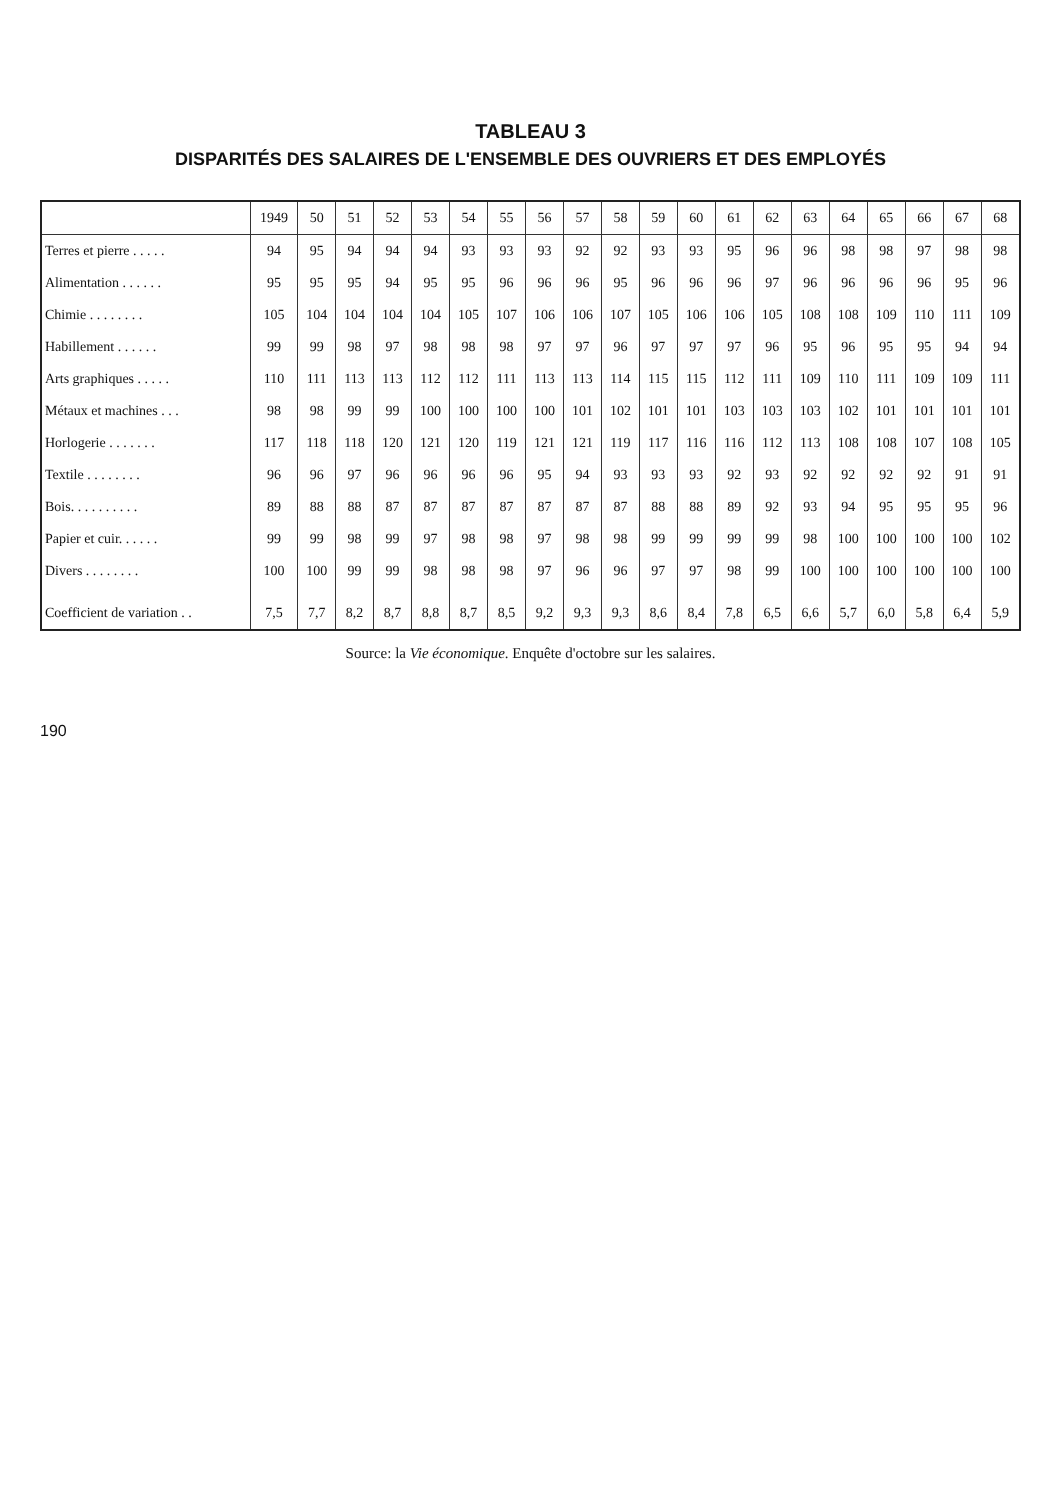TABLEAU 3
DISPARITÉS DES SALAIRES DE L'ENSEMBLE DES OUVRIERS ET DES EMPLOYÉS
| | 1949 | 50 | 51 | 52 | 53 | 54 | 55 | 56 | 57 | 58 | 59 | 60 | 61 | 62 | 63 | 64 | 65 | 66 | 67 | 68 |
| --- | --- | --- | --- | --- | --- | --- | --- | --- | --- | --- | --- | --- | --- | --- | --- | --- | --- | --- | --- | --- |
| Terres et pierre . . . . . | 94 | 95 | 94 | 94 | 94 | 93 | 93 | 93 | 92 | 92 | 93 | 93 | 95 | 96 | 96 | 98 | 98 | 97 | 98 | 98 |
| Alimentation . . . . . . | 95 | 95 | 95 | 94 | 95 | 95 | 96 | 96 | 96 | 95 | 96 | 96 | 96 | 97 | 96 | 96 | 96 | 96 | 95 | 96 |
| Chimie . . . . . . . . | 105 | 104 | 104 | 104 | 104 | 105 | 107 | 106 | 106 | 107 | 105 | 106 | 106 | 105 | 108 | 108 | 109 | 110 | 111 | 109 |
| Habillement . . . . . . | 99 | 99 | 98 | 97 | 98 | 98 | 98 | 97 | 97 | 96 | 97 | 97 | 97 | 96 | 95 | 96 | 95 | 95 | 94 | 94 |
| Arts graphiques . . . . . | 110 | 111 | 113 | 113 | 112 | 112 | 111 | 113 | 113 | 114 | 115 | 115 | 112 | 111 | 109 | 110 | 111 | 109 | 109 | 111 |
| Métaux et machines . . . | 98 | 98 | 99 | 99 | 100 | 100 | 100 | 100 | 101 | 102 | 101 | 101 | 103 | 103 | 103 | 102 | 101 | 101 | 101 | 101 |
| Horlogerie . . . . . . . | 117 | 118 | 118 | 120 | 121 | 120 | 119 | 121 | 121 | 119 | 117 | 116 | 116 | 112 | 113 | 108 | 108 | 107 | 108 | 105 |
| Textile . . . . . . . . | 96 | 96 | 97 | 96 | 96 | 96 | 96 | 95 | 94 | 93 | 93 | 93 | 92 | 93 | 92 | 92 | 92 | 92 | 91 | 91 |
| Bois. . . . . . . . . . | 89 | 88 | 88 | 87 | 87 | 87 | 87 | 87 | 87 | 87 | 88 | 88 | 89 | 92 | 93 | 94 | 95 | 95 | 95 | 96 |
| Papier et cuir. . . . . . | 99 | 99 | 98 | 99 | 97 | 98 | 98 | 97 | 98 | 98 | 99 | 99 | 99 | 99 | 98 | 100 | 100 | 100 | 100 | 102 |
| Divers . . . . . . . . | 100 | 100 | 99 | 99 | 98 | 98 | 98 | 97 | 96 | 96 | 97 | 97 | 98 | 99 | 100 | 100 | 100 | 100 | 100 | 100 |
| Coefficient de variation . . | 7,5 | 7,7 | 8,2 | 8,7 | 8,8 | 8,7 | 8,5 | 9,2 | 9,3 | 9,3 | 8,6 | 8,4 | 7,8 | 6,5 | 6,6 | 5,7 | 6,0 | 5,8 | 6,4 | 5,9 |
Source: la Vie économique. Enquête d'octobre sur les salaires.
190